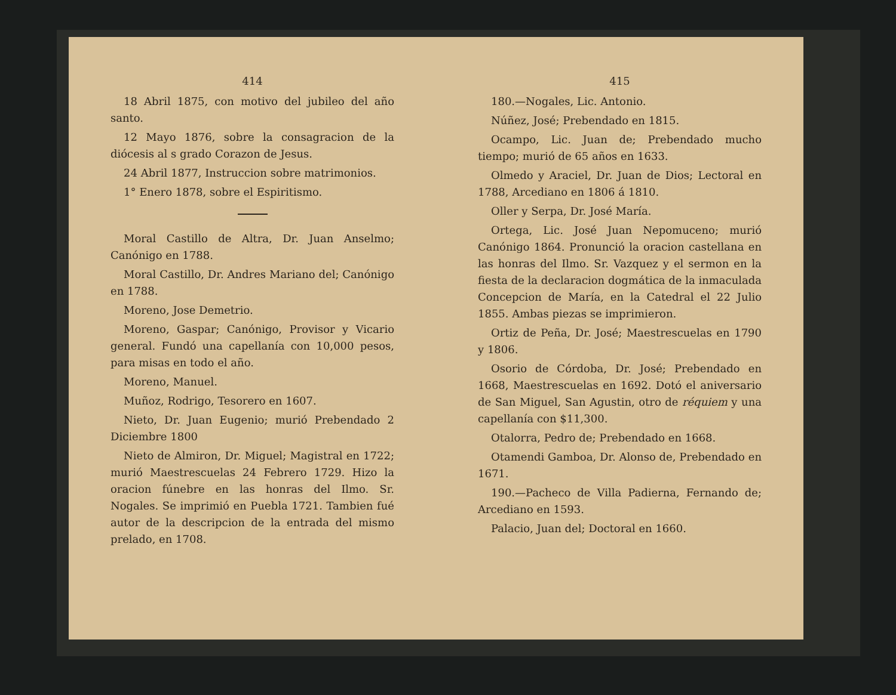414
18 Abril 1875, con motivo del jubileo del año santo.
12 Mayo 1876, sobre la consagracion de la diócesis al s grado Corazon de Jesus.
24 Abril 1877, Instruccion sobre matrimonios.
1° Enero 1878, sobre el Espiritismo.
Moral Castillo de Altra, Dr. Juan Anselmo; Canónigo en 1788.
Moral Castillo, Dr. Andres Mariano del; Canónigo en 1788.
Moreno, Jose Demetrio.
Moreno, Gaspar; Canónigo, Provisor y Vicario general. Fundó una capellanía con 10,000 pesos, para misas en todo el año.
Moreno, Manuel.
Muñoz, Rodrigo, Tesorero en 1607.
Nieto, Dr. Juan Eugenio; murió Prebendado 2 Diciembre 1800
Nieto de Almiron, Dr. Miguel; Magistral en 1722; murió Maestrescuelas 24 Febrero 1729. Hizo la oracion fúnebre en las honras del Ilmo. Sr. Nogales. Se imprimió en Puebla 1721. Tambien fué autor de la descripcion de la entrada del mismo prelado, en 1708.
415
180.—Nogales, Lic. Antonio.
Núñez, José; Prebendado en 1815.
Ocampo, Lic. Juan de; Prebendado mucho tiempo; murió de 65 años en 1633.
Olmedo y Araciel, Dr. Juan de Dios; Lectoral en 1788, Arcediano en 1806 á 1810.
Oller y Serpa, Dr. José María.
Ortega, Lic. José Juan Nepomuceno; murió Canónigo 1864. Pronunció la oracion castellana en las honras del Ilmo. Sr. Vazquez y el sermon en la fiesta de la declaracion dogmática de la inmaculada Concepcion de María, en la Catedral el 22 Julio 1855. Ambas piezas se imprimieron.
Ortiz de Peña, Dr. José; Maestrescuelas en 1790 y 1806.
Osorio de Córdoba, Dr. José; Prebendado en 1668, Maestrescuelas en 1692. Dotó el aniversario de San Miguel, San Agustin, otro de réquiem y una capellanía con $11,300.
Otalorra, Pedro de; Prebendado en 1668.
Otamendi Gamboa, Dr. Alonso de, Prebendado en 1671.
190.—Pacheco de Villa Padierna, Fernando de; Arcediano en 1593.
Palacio, Juan del; Doctoral en 1660.